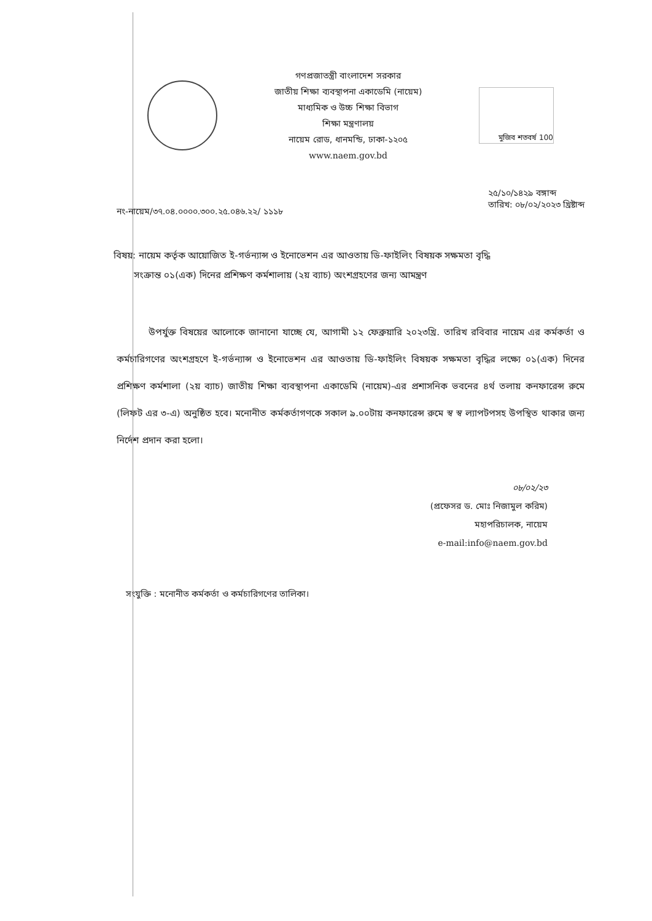গণপ্রজাতন্ত্রী বাংলাদেশ সরকার
জাতীয় শিক্ষা ব্যবস্থাপনা একাডেমি (নায়েম)
মাধ্যমিক ও উচ্চ শিক্ষা বিভাগ
শিক্ষা মন্ত্রণালয়
নায়েম রোড, ধানমন্ডি, ঢাকা-১২০৫
www.naem.gov.bd
মুজিব শতবর্ষ 100
নং-নায়েম/৩৭.০৪.০০০০.৩০০.২৫.০৪৬.২২/ ১১১৮
২৫/১০/১৪২৯ বঙ্গাব্দ
তারিখ: ০৮/০২/২০২৩ খ্রিষ্টাব্দ
বিষয়: নায়েম কর্তৃক আয়োজিত ই-গর্ভন্যান্স ও ইনোভেশন এর আওতায় ডি-ফাইলিং বিষয়ক সক্ষমতা বৃদ্ধি
সংক্রান্ত ০১(এক) দিনের প্রশিক্ষণ কর্মশালায় (২য় ব্যাচ) অংশগ্রহণের জন্য আমন্ত্রণ
উপর্যুক্ত বিষয়ের আলোকে জানানো যাচ্ছে যে, আগামী ১২ ফেব্রুয়ারি ২০২৩খ্রি. তারিখ রবিবার নায়েম এর কর্মকর্তা ও কর্মচারিগণের অংশগ্রহণে ই-গর্ভন্যান্স ও ইনোভেশন এর আওতায় ডি-ফাইলিং বিষয়ক সক্ষমতা বৃদ্ধির লক্ষ্যে ০১(এক) দিনের প্রশিক্ষণ কর্মশালা (২য় ব্যাচ) জাতীয় শিক্ষা ব্যবস্থাপনা একাডেমি (নায়েম)-এর প্রশাসনিক ভবনের ৪র্থ তলায় কনফারেন্স রুমে (লিফট এর ৩-এ) অনুষ্ঠিত হবে। মনোনীত কর্মকর্তাগণকে সকাল ৯.০০টায় কনফারেন্স রুমে স্ব স্ব ল্যাপটপসহ উপস্থিত থাকার জন্য নির্দেশ প্রদান করা হলো।
০৮/০২/২৩
(প্রফেসর ড. মোঃ নিজামুল করিম)
মহাপরিচালক, নায়েম
e-mail:info@naem.gov.bd
সংযুক্তি : মনোনীত কর্মকর্তা ও কর্মচারিগণের তালিকা।